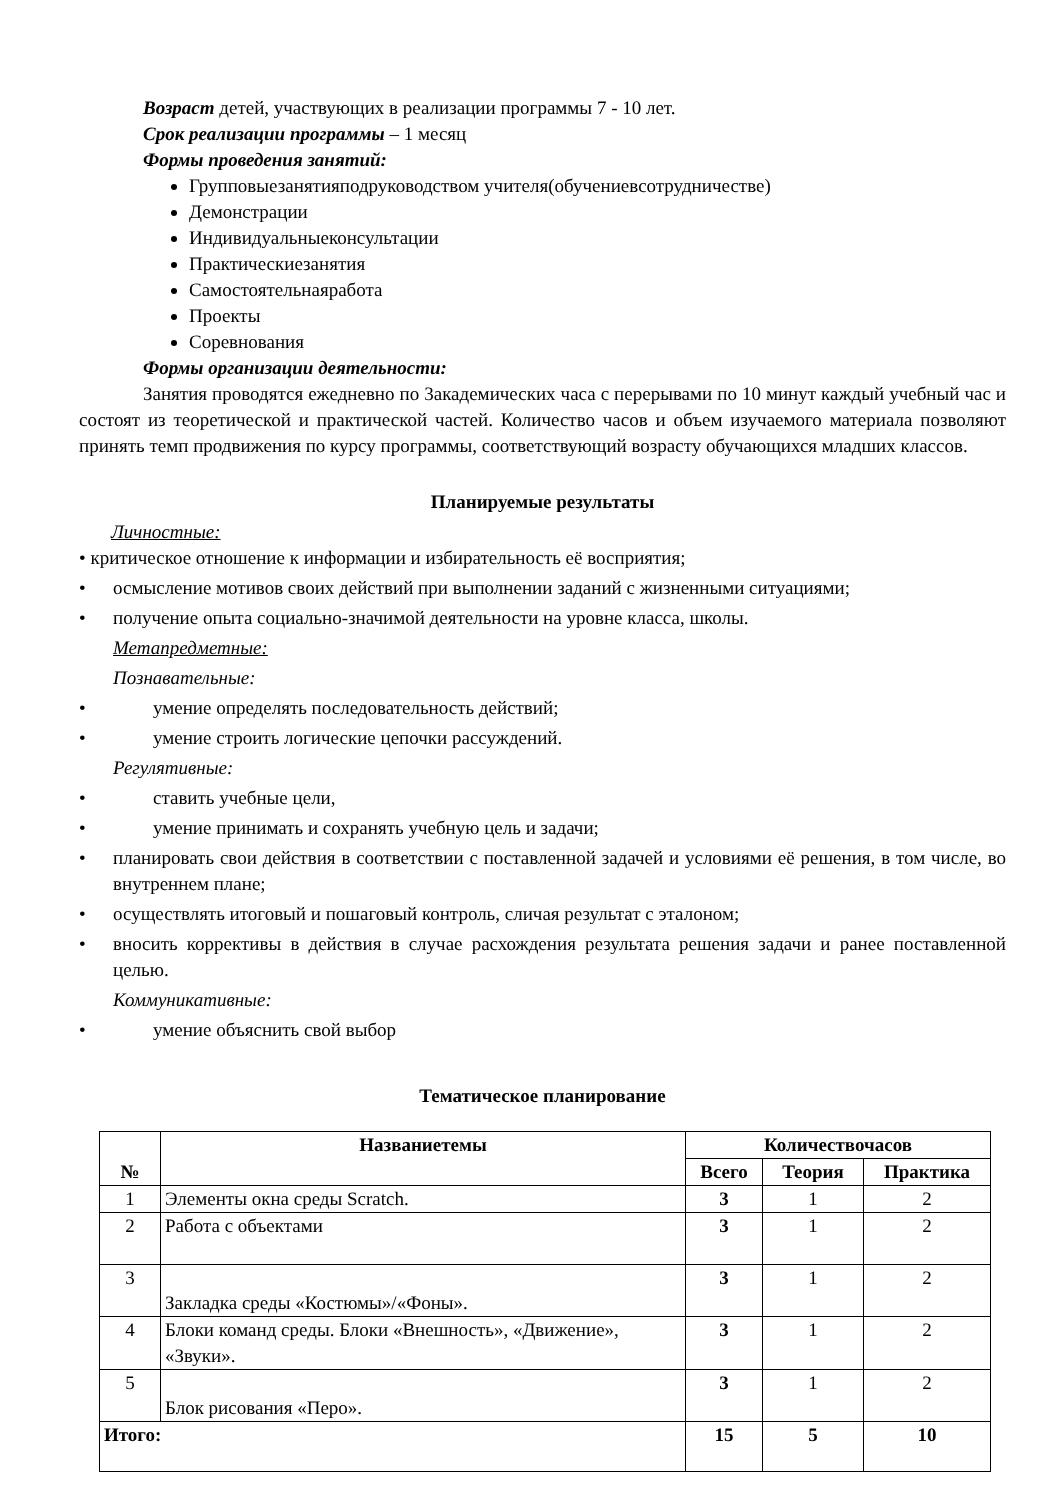Возраст детей, участвующих в реализации программы 7 - 10 лет.
Срок реализации программы – 1 месяц
Формы проведения занятий:
Групповыезанятияподруководством учителя(обучениевсотрудничестве)
Демонстрации
Индивидуальныеконсультации
Практическиезанятия
Самостоятельнаяработа
Проекты
Соревнования
Формы организации деятельности:
Занятия проводятся ежедневно по 3академических часа с перерывами по 10 минут каждый учебный час и состоят из теоретической и практической частей. Количество часов и объем изучаемого материала позволяют принять темп продвижения по курсу программы, соответствующий возрасту обучающихся младших классов.
Планируемые результаты
Личностные:
• критическое отношение к информации и избирательность её восприятия;
• осмысление мотивов своих действий при выполнении заданий с жизненными ситуациями;
• получение опыта социально-значимой деятельности на уровне класса, школы.
Метапредметные:
Познавательные:
• умение определять последовательность действий;
• умение строить логические цепочки рассуждений.
Регулятивные:
• ставить учебные цели,
• умение принимать и сохранять учебную цель и задачи;
• планировать свои действия в соответствии с поставленной задачей и условиями её решения, в том числе, во внутреннем плане;
• осуществлять итоговый и пошаговый контроль, сличая результат с эталоном;
• вносить коррективы в действия в случае расхождения результата решения задачи и ранее поставленной целью.
Коммуникативные:
• умение объяснить свой выбор
Тематическое планирование
| № | Названиетемы | Количествочасов | | |
| --- | --- | --- | --- | --- |
| | | Всего | Теория | Практика |
| 1 | Элементы окна среды Scratch. | 3 | 1 | 2 |
| 2 | Работа с объектами | 3 | 1 | 2 |
| 3 | Закладка среды «Костюмы»/«Фоны». | 3 | 1 | 2 |
| 4 | Блоки команд среды. Блоки «Внешность», «Движение», «Звуки». | 3 | 1 | 2 |
| 5 | Блок рисования «Перо». | 3 | 1 | 2 |
| Итого: | | 15 | 5 | 10 |